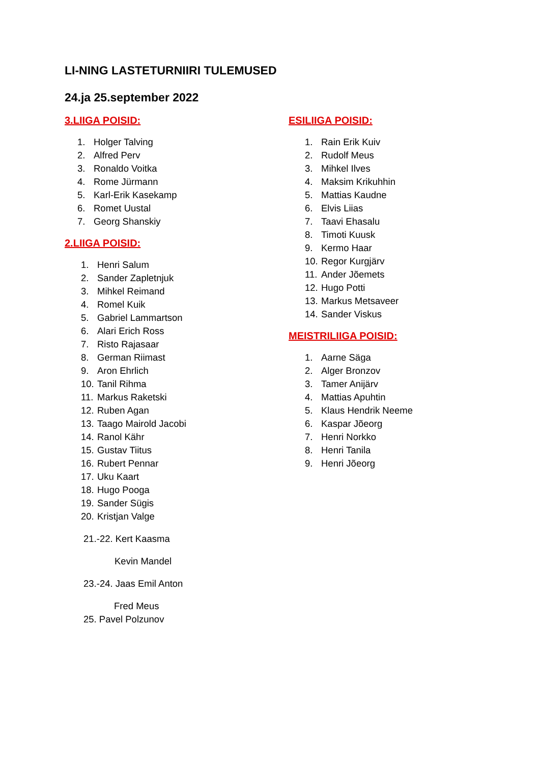LI-NING LASTETURNIIRI TULEMUSED
24.ja 25.september 2022
3.LIIGA POISID:
1. Holger Talving
2. Alfred Perv
3. Ronaldo Voitka
4. Rome Jürmann
5. Karl-Erik Kasekamp
6. Romet Uustal
7. Georg Shanskiy
2.LIIGA POISID:
1. Henri Salum
2. Sander Zapletnjuk
3. Mihkel Reimand
4. Romel Kuik
5. Gabriel Lammartson
6. Alari Erich Ross
7. Risto Rajasaar
8. German Riimast
9. Aron Ehrlich
10. Tanil Rihma
11. Markus Raketski
12. Ruben Agan
13. Taago Mairold Jacobi
14. Ranol Kähr
15. Gustav Tiitus
16. Rubert Pennar
17. Uku Kaart
18. Hugo Pooga
19. Sander Sügis
20. Kristjan Valge
21.-22. Kert Kaasma
Kevin Mandel
23.-24. Jaas Emil Anton
Fred Meus
25. Pavel Polzunov
ESILIIGA POISID:
1. Rain Erik Kuiv
2. Rudolf Meus
3. Mihkel Ilves
4. Maksim Krikuhhin
5. Mattias Kaudne
6. Elvis Liias
7. Taavi Ehasalu
8. Timoti Kuusk
9. Kermo Haar
10. Regor Kurgjärv
11. Ander Jõemets
12. Hugo Potti
13. Markus Metsaveer
14. Sander Viskus
MEISTRILIIGA POISID:
1. Aarne Säga
2. Alger Bronzov
3. Tamer Anijärv
4. Mattias Apuhtin
5. Klaus Hendrik Neeme
6. Kaspar Jõeorg
7. Henri Norkko
8. Henri Tanila
9. Henri Jõeorg